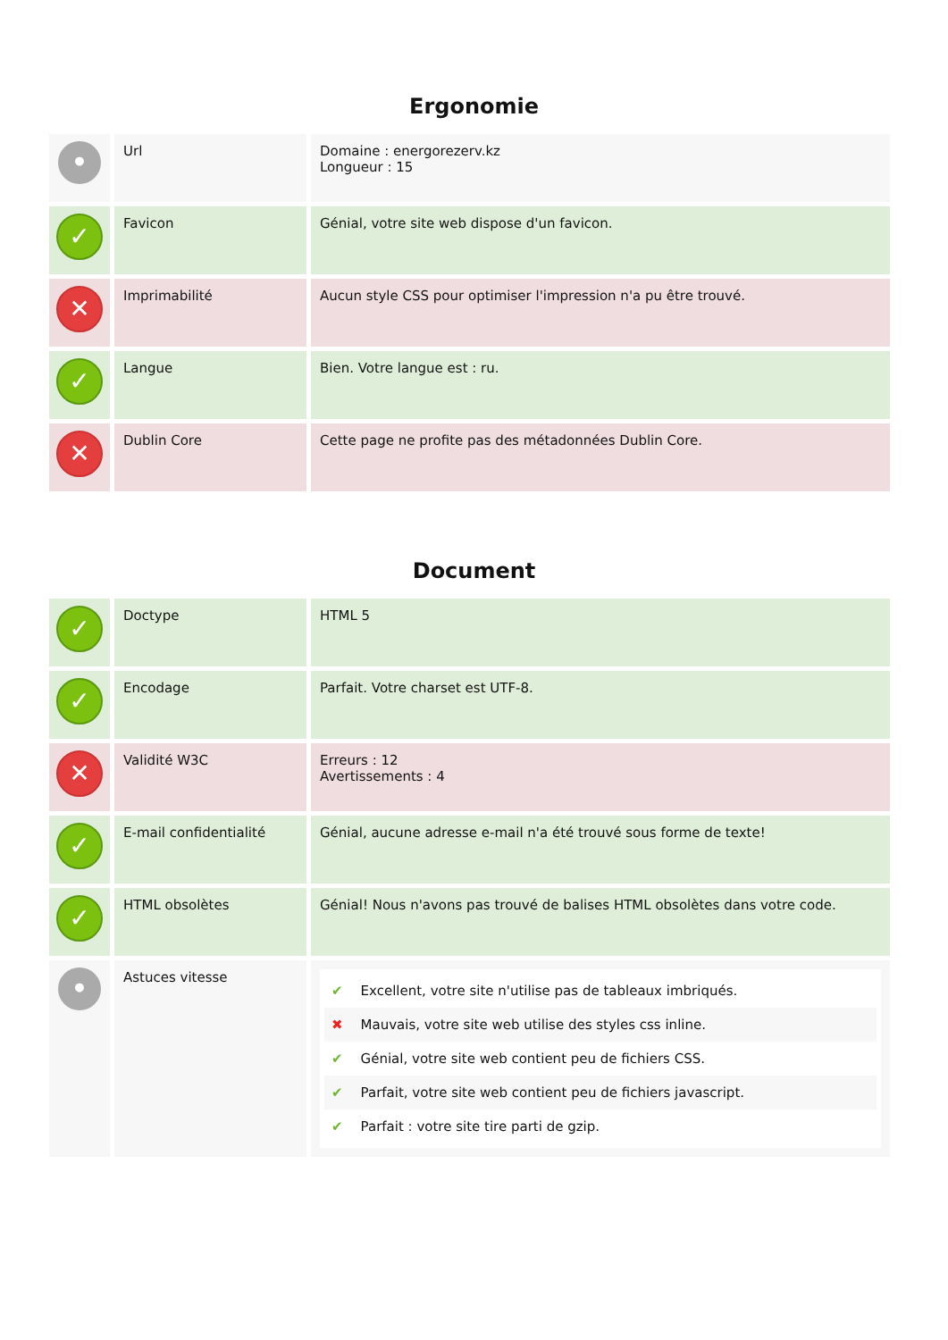Ergonomie
| • | Url | Domaine : energorezerv.kz Longueur : 15 |
| ✓ | Favicon | Génial, votre site web dispose d'un favicon. |
| ✕ | Imprimabilité | Aucun style CSS pour optimiser l'impression n'a pu être trouvé. |
| ✓ | Langue | Bien. Votre langue est : ru. |
| ✕ | Dublin Core | Cette page ne profite pas des métadonnées Dublin Core. |
Document
| ✓ | Doctype | HTML 5 |
| ✓ | Encodage | Parfait. Votre charset est UTF-8. |
| ✕ | Validité W3C | Erreurs : 12 Avertissements : 4 |
| ✓ | E-mail confidentialité | Génial, aucune adresse e-mail n'a été trouvé sous forme de texte! |
| ✓ | HTML obsolètes | Génial! Nous n'avons pas trouvé de balises HTML obsolètes dans votre code. |
| • | Astuces vitesse | ✔ Excellent, votre site n'utilise pas de tableaux imbriqués. ✖ Mauvais, votre site web utilise des styles css inline. ✔ Génial, votre site web contient peu de fichiers CSS. ✔ Parfait, votre site web contient peu de fichiers javascript. ✔ Parfait : votre site tire parti de gzip. |